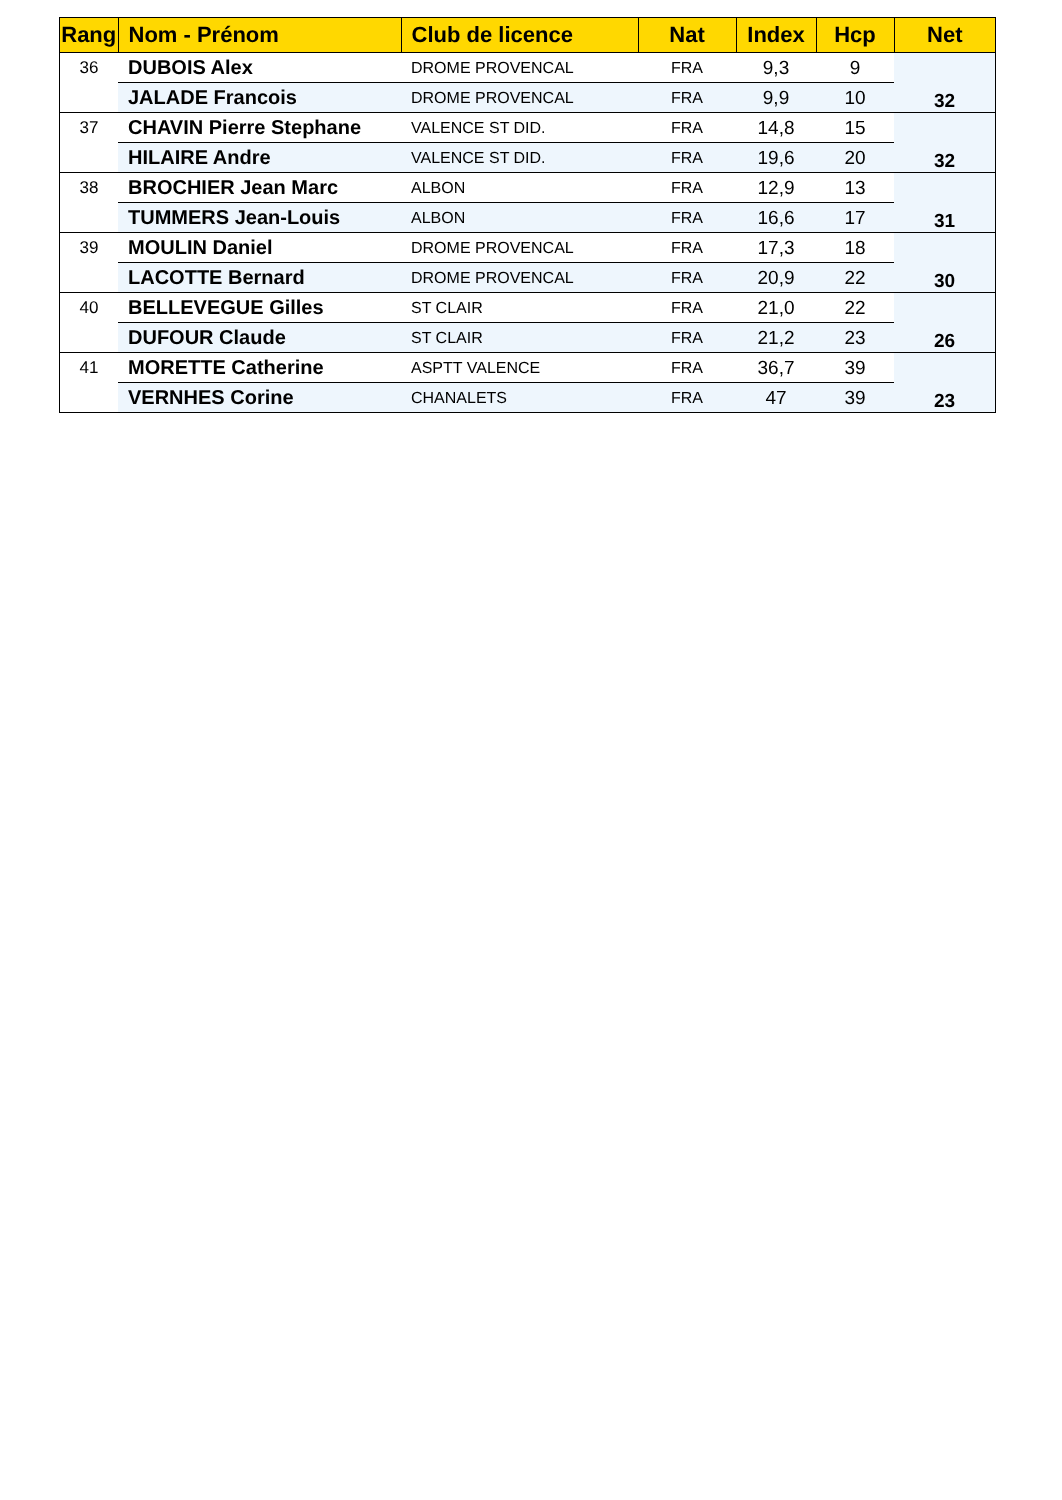| Rang | Nom - Prénom | Club de licence | Nat | Index | Hcp | Net |
| --- | --- | --- | --- | --- | --- | --- |
| 36 | DUBOIS Alex | DROME PROVENCAL | FRA | 9,3 | 9 | 32 |
| | JALADE Francois | DROME PROVENCAL | FRA | 9,9 | 10 | |
| 37 | CHAVIN Pierre Stephane | VALENCE ST DID. | FRA | 14,8 | 15 | 32 |
| | HILAIRE Andre | VALENCE ST DID. | FRA | 19,6 | 20 | |
| 38 | BROCHIER Jean Marc | ALBON | FRA | 12,9 | 13 | 31 |
| | TUMMERS Jean-Louis | ALBON | FRA | 16,6 | 17 | |
| 39 | MOULIN Daniel | DROME PROVENCAL | FRA | 17,3 | 18 | 30 |
| | LACOTTE Bernard | DROME PROVENCAL | FRA | 20,9 | 22 | |
| 40 | BELLEVEGUE Gilles | ST CLAIR | FRA | 21,0 | 22 | 26 |
| | DUFOUR Claude | ST CLAIR | FRA | 21,2 | 23 | |
| 41 | MORETTE Catherine | ASPTT VALENCE | FRA | 36,7 | 39 | 23 |
| | VERNHES Corine | CHANALETS | FRA | 47 | 39 | |